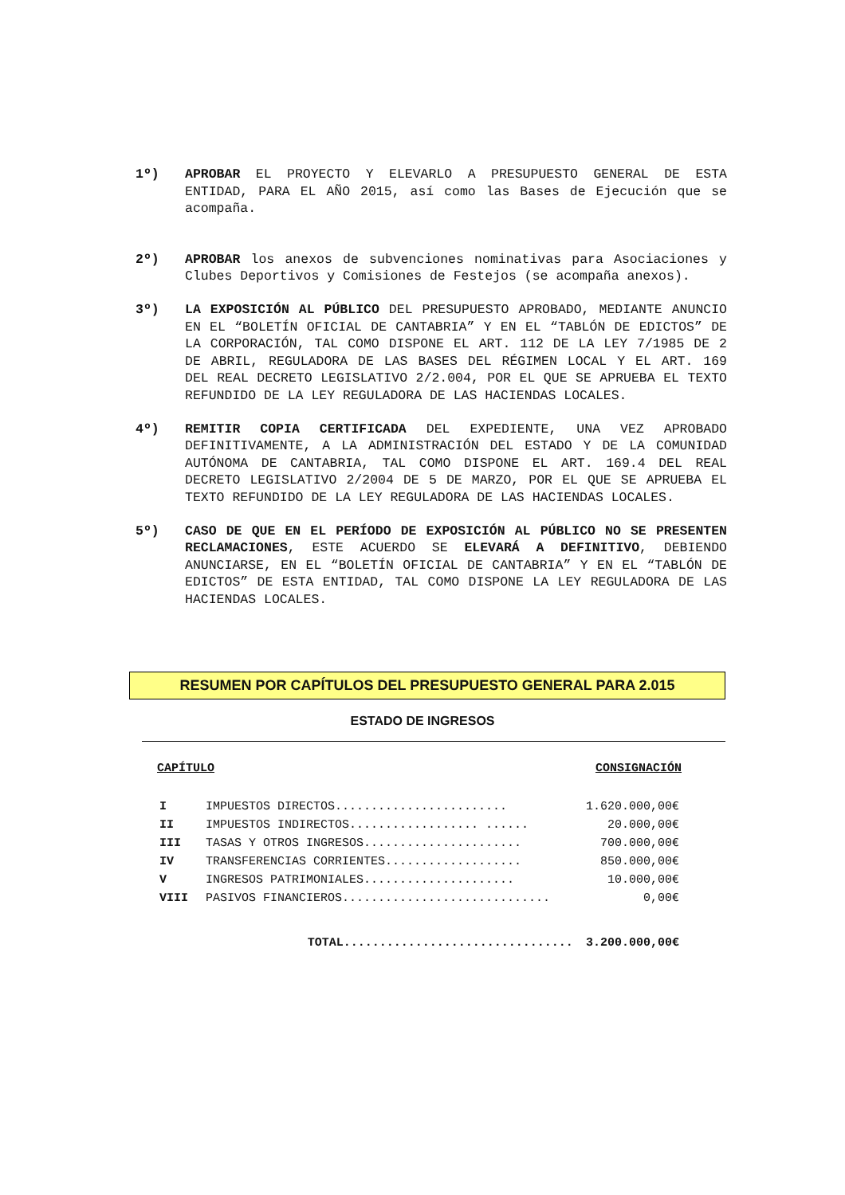1º) APROBAR EL PROYECTO Y ELEVARLO A PRESUPUESTO GENERAL DE ESTA ENTIDAD, PARA EL AÑO 2015, así como las Bases de Ejecución que se acompaña.
2º) APROBAR los anexos de subvenciones nominativas para Asociaciones y Clubes Deportivos y Comisiones de Festejos (se acompaña anexos).
3º) LA EXPOSICIÓN AL PÚBLICO DEL PRESUPUESTO APROBADO, MEDIANTE ANUNCIO EN EL “BOLETÍN OFICIAL DE CANTABRIA” Y EN EL “TABLÓN DE EDICTOS” DE LA CORPORACIÓN, TAL COMO DISPONE EL ART. 112 DE LA LEY 7/1985 DE 2 DE ABRIL, REGULADORA DE LAS BASES DEL RÉGIMEN LOCAL Y EL ART. 169 DEL REAL DECRETO LEGISLATIVO 2/2.004, POR EL QUE SE APRUEBA EL TEXTO REFUNDIDO DE LA LEY REGULADORA DE LAS HACIENDAS LOCALES.
4º) REMITIR COPIA CERTIFICADA DEL EXPEDIENTE, UNA VEZ APROBADO DEFINITIVAMENTE, A LA ADMINISTRACIÓN DEL ESTADO Y DE LA COMUNIDAD AUTÓNOMA DE CANTABRIA, TAL COMO DISPONE EL ART. 169.4 DEL REAL DECRETO LEGISLATIVO 2/2004 DE 5 DE MARZO, POR EL QUE SE APRUEBA EL TEXTO REFUNDIDO DE LA LEY REGULADORA DE LAS HACIENDAS LOCALES.
5º) CASO DE QUE EN EL PERÍODO DE EXPOSICIÓN AL PÚBLICO NO SE PRESENTEN RECLAMACIONES, ESTE ACUERDO SE ELEVARÁ A DEFINITIVO, DEBIENDO ANUNCIARSE, EN EL “BOLETÍN OFICIAL DE CANTABRIA” Y EN EL “TABLÓN DE EDICTOS” DE ESTA ENTIDAD, TAL COMO DISPONE LA LEY REGULADORA DE LAS HACIENDAS LOCALES.
RESUMEN POR CAPÍTULOS DEL PRESUPUESTO GENERAL PARA 2.015
ESTADO DE INGRESOS
| CAPÍTULO | | CONSIGNACIÓN |
| --- | --- | --- |
| I | IMPUESTOS DIRECTOS........................ | 1.620.000,00€ |
| II | IMPUESTOS INDIRECTOS.................. ...... | 20.000,00€ |
| III | TASAS Y OTROS INGRESOS...................... | 700.000,00€ |
| IV | TRANSFERENCIAS CORRIENTES................... | 850.000,00€ |
| V | INGRESOS PATRIMONIALES..................... | 10.000,00€ |
| VIII | PASIVOS FINANCIEROS............................. | 0,00€ |
| | TOTAL................................ | 3.200.000,00€ |